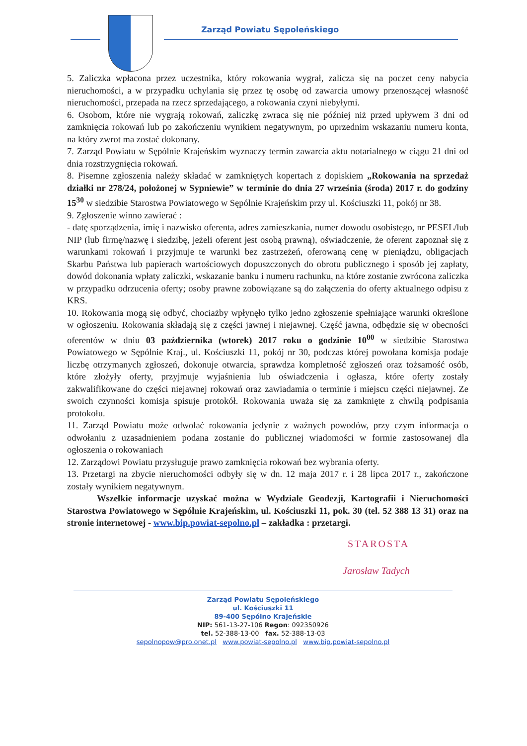Zarząd Powiatu Sępoleńskiego
5. Zaliczka wpłacona przez uczestnika, który rokowania wygrał, zalicza się na poczet ceny nabycia nieruchomości, a w przypadku uchylania się przez tę osobę od zawarcia umowy przenoszącej własność nieruchomości, przepada na rzecz sprzedającego, a rokowania czyni niebyłymi.
6. Osobom, które nie wygrają rokowań, zaliczkę zwraca się nie później niż przed upływem 3 dni od zamknięcia rokowań lub po zakończeniu wynikiem negatywnym, po uprzednim wskazaniu numeru konta, na który zwrot ma zostać dokonany.
7. Zarząd Powiatu w Sępólnie Krajeńskim wyznaczy termin zawarcia aktu notarialnego w ciągu 21 dni od dnia rozstrzygnięcia rokowań.
8. Pisemne zgłoszenia należy składać w zamkniętych kopertach z dopiskiem „Rokowania na sprzedaż działki nr 278/24, położonej w Sypniewie” w terminie do dnia 27 września (środa) 2017 r. do godziny 15<sup>30</sup> w siedzibie Starostwa Powiatowego w Sępólnie Krajeńskim przy ul. Kościuszki 11, pokój nr 38.
9. Zgłoszenie winno zawierać :
- datę sporządzenia, imię i nazwisko oferenta, adres zamieszkania, numer dowodu osobistego, nr PESEL/lub NIP (lub firmę/nazwę i siedzibę, jeżeli oferent jest osobą prawną), oświadczenie, że oferent zapoznał się z warunkami rokowań i przyjmuje te warunki bez zastrzeżeń, oferowaną cenę w pieniądzu, obligacjach Skarbu Państwa lub papierach wartościowych dopuszczonych do obrotu publicznego i sposób jej zapłaty, dowód dokonania wpłaty zaliczki, wskazanie banku i numeru rachunku, na które zostanie zwrócona zaliczka w przypadku odrzucenia oferty; osoby prawne zobowiązane są do załączenia do oferty aktualnego odpisu z KRS.
10. Rokowania mogą się odbyć, chociażby wpłynęło tylko jedno zgłoszenie spełniające warunki określone w ogłoszeniu. Rokowania składają się z części jawnej i niejawnej. Część jawna, odbędzie się w obecności oferentów w dniu 03 października (wtorek) 2017 roku o godzinie 10<sup>00</sup> w siedzibie Starostwa Powiatowego w Sępólnie Kraj., ul. Kościuszki 11, pokój nr 30, podczas której powołana komisja podaje liczbę otrzymanych zgłoszeń, dokonuje otwarcia, sprawdza kompletność zgłoszeń oraz tożsamość osób, które złożyły oferty, przyjmuje wyjaśnienia lub oświadczenia i ogłasza, które oferty zostały zakwalifikowane do części niejawnej rokowań oraz zawiadamia o terminie i miejscu części niejawnej. Ze swoich czynności komisja spisuje protokół. Rokowania uważa się za zamknięte z chwilą podpisania protokołu.
11. Zarząd Powiatu może odwołać rokowania jedynie z ważnych powodów, przy czym informacja o odwołaniu z uzasadnieniem podana zostanie do publicznej wiadomości w formie zastosowanej dla ogłoszenia o rokowaniach
12. Zarządowi Powiatu przysługuje prawo zamknięcia rokowań bez wybrania oferty.
13. Przetargi na zbycie nieruchomości odbyły się w dn. 12 maja 2017 r. i 28 lipca 2017 r., zakończone zostały wynikiem negatywnym.
Wszelkie informacje uzyskać można w Wydziale Geodezji, Kartografii i Nieruchomości Starostwa Powiatowego w Sępólnie Krajeńskim, ul. Kościuszki 11, pok. 30 (tel. 52 388 13 31) oraz na stronie internetowej - www.bip.powiat-sepolno.pl – zakładka : przetargi.
STAROSTA
Jarosław Tadych
Zarząd Powiatu Sępoleńskiego
ul. Kościuszki 11
89-400 Sępólno Krajeńskie
NIP: 561-13-27-106 Regon: 092350926
tel. 52-388-13-00 fax. 52-388-13-03
sepolnopow@pro.onet.pl www.powiat-sepolno.pl www.bip.powiat-sepolno.pl